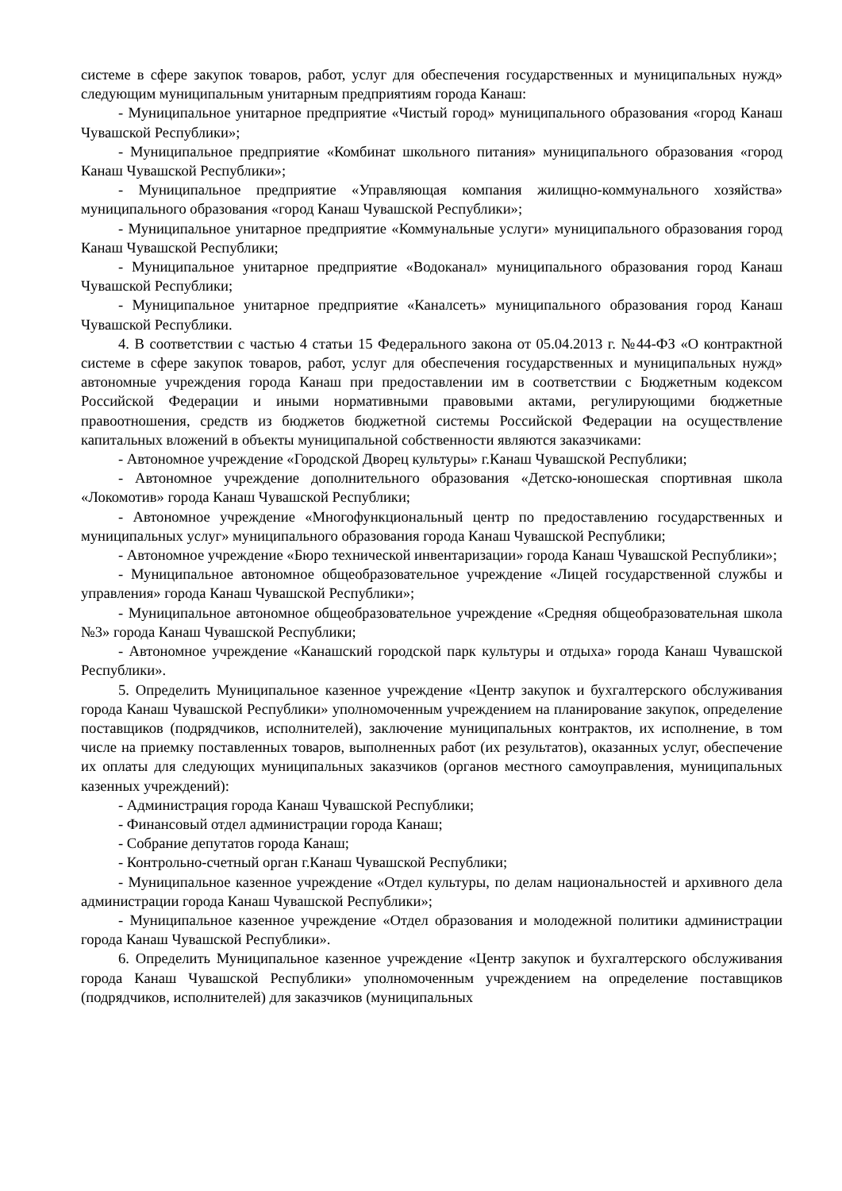системе в сфере закупок товаров, работ, услуг для обеспечения государственных и муниципальных нужд» следующим муниципальным унитарным предприятиям города Канаш:
- Муниципальное унитарное предприятие «Чистый город» муниципального образования «город Канаш Чувашской Республики»;
- Муниципальное предприятие «Комбинат школьного питания» муниципального образования «город Канаш Чувашской Республики»;
- Муниципальное предприятие «Управляющая компания жилищно-коммунального хозяйства» муниципального образования «город Канаш Чувашской Республики»;
- Муниципальное унитарное предприятие «Коммунальные услуги» муниципального образования город Канаш Чувашской Республики;
- Муниципальное унитарное предприятие «Водоканал» муниципального образования город Канаш Чувашской Республики;
- Муниципальное унитарное предприятие «Каналсеть» муниципального образования город Канаш Чувашской Республики.
4. В соответствии с частью 4 статьи 15 Федерального закона от 05.04.2013 г. №44-ФЗ «О контрактной системе в сфере закупок товаров, работ, услуг для обеспечения государственных и муниципальных нужд» автономные учреждения города Канаш при предоставлении им в соответствии с Бюджетным кодексом Российской Федерации и иными нормативными правовыми актами, регулирующими бюджетные правоотношения, средств из бюджетов бюджетной системы Российской Федерации на осуществление капитальных вложений в объекты муниципальной собственности являются заказчиками:
- Автономное учреждение «Городской Дворец культуры» г.Канаш Чувашской Республики;
- Автономное учреждение дополнительного образования «Детско-юношеская спортивная школа «Локомотив» города Канаш Чувашской Республики;
- Автономное учреждение «Многофункциональный центр по предоставлению государственных и муниципальных услуг» муниципального образования города Канаш Чувашской Республики;
- Автономное учреждение «Бюро технической инвентаризации» города Канаш Чувашской Республики»;
- Муниципальное автономное общеобразовательное учреждение «Лицей государственной службы и управления» города Канаш Чувашской Республики»;
- Муниципальное автономное общеобразовательное учреждение «Средняя общеобразовательная школа №3» города Канаш Чувашской Республики;
- Автономное учреждение «Канашский городской парк культуры и отдыха» города Канаш Чувашской Республики».
5. Определить Муниципальное казенное учреждение «Центр закупок и бухгалтерского обслуживания города Канаш Чувашской Республики» уполномоченным учреждением на планирование закупок, определение поставщиков (подрядчиков, исполнителей), заключение муниципальных контрактов, их исполнение, в том числе на приемку поставленных товаров, выполненных работ (их результатов), оказанных услуг, обеспечение их оплаты для следующих муниципальных заказчиков (органов местного самоуправления, муниципальных казенных учреждений):
- Администрация города Канаш Чувашской Республики;
- Финансовый отдел администрации города Канаш;
- Собрание депутатов города Канаш;
- Контрольно-счетный орган г.Канаш Чувашской Республики;
- Муниципальное казенное учреждение «Отдел культуры, по делам национальностей и архивного дела администрации города Канаш Чувашской Республики»;
- Муниципальное казенное учреждение «Отдел образования и молодежной политики администрации города Канаш Чувашской Республики».
6. Определить Муниципальное казенное учреждение «Центр закупок и бухгалтерского обслуживания города Канаш Чувашской Республики» уполномоченным учреждением на определение поставщиков (подрядчиков, исполнителей) для заказчиков (муниципальных